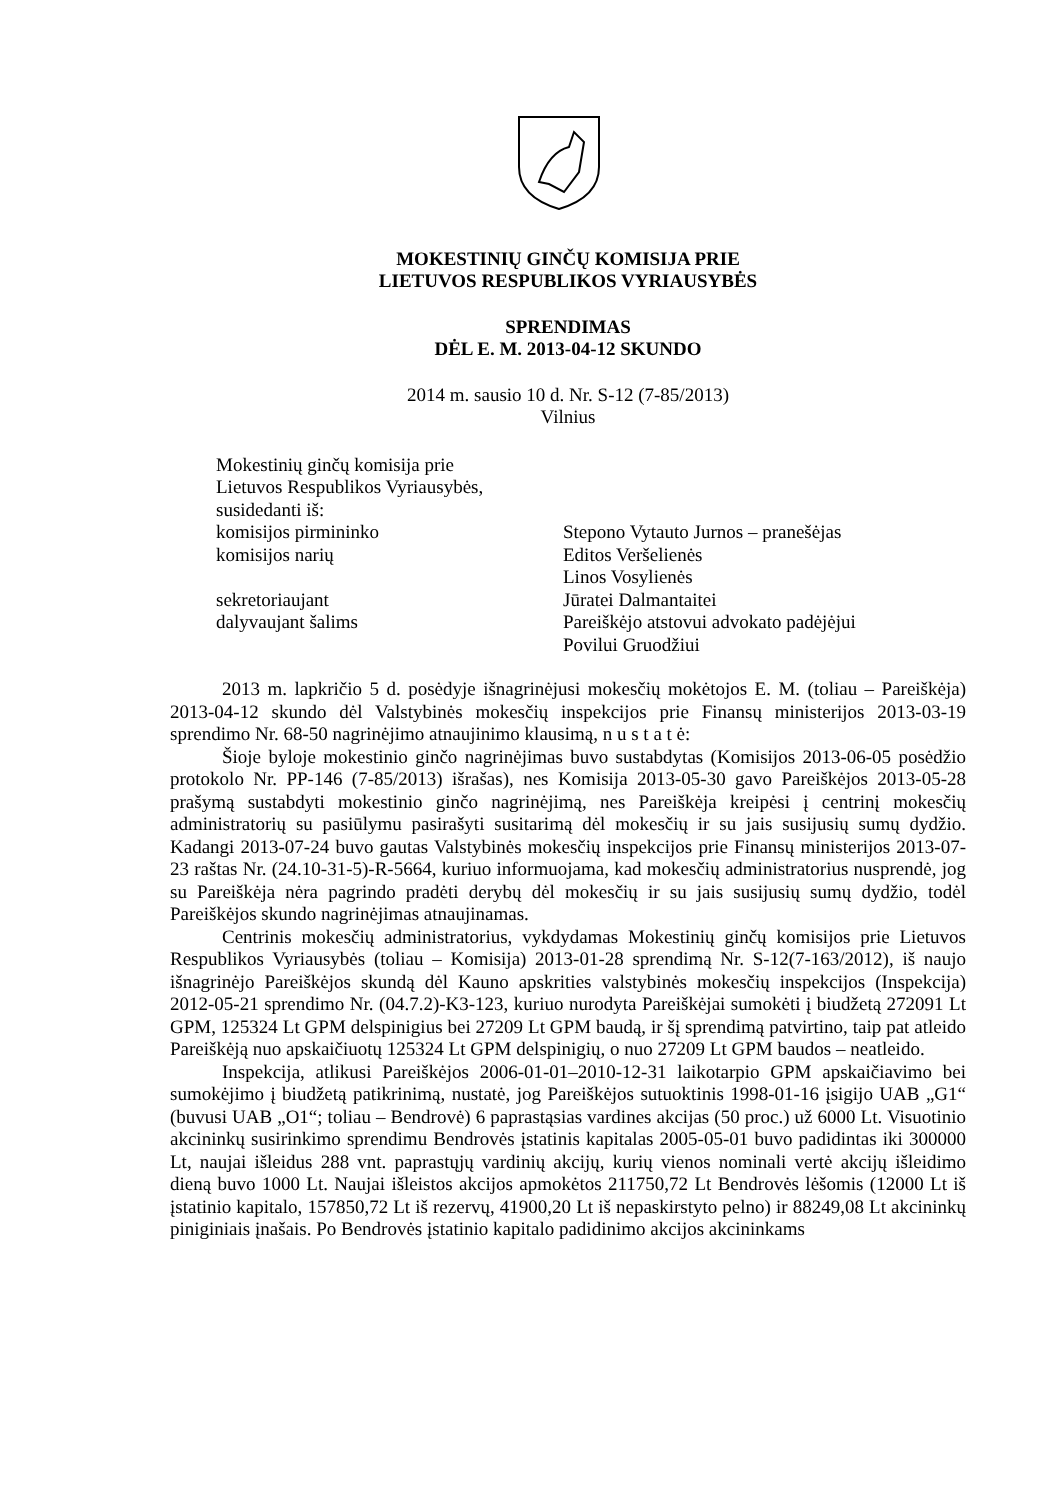MOKESTINIŲ GINČŲ KOMISIJA PRIE
LIETUVOS RESPUBLIKOS VYRIAUSYBĖS
SPRENDIMAS
DĖL E. M. 2013-04-12 SKUNDO
2014 m. sausio 10 d. Nr. S-12 (7-85/2013)
Vilnius
Mokestinių ginčų komisija prie
Lietuvos Respublikos Vyriausybės,
susidedanti iš:
komisijos pirmininko Stepono Vytauto Jurnos – pranešėjas
komisijos narių Editos Veršelienės
Linos Vosylienės
sekretoriaujant Jūratei Dalmantaitei
dalyvaujant šalims Pareiškėjo atstovui advokato padėjėjui
Povilui Gruodžiui
2013 m. lapkričio 5 d. posėdyje išnagrinėjusi mokesčių mokėtojos E. M. (toliau – Pareiškėja) 2013-04-12 skundo dėl Valstybinės mokesčių inspekcijos prie Finansų ministerijos 2013-03-19 sprendimo Nr. 68-50 nagrinėjimo atnaujinimo klausimą, n u s t a t ė:
Šioje byloje mokestinio ginčo nagrinėjimas buvo sustabdytas (Komisijos 2013-06-05 posėdžio protokolo Nr. PP-146 (7-85/2013) išrašas), nes Komisija 2013-05-30 gavo Pareiškėjos 2013-05-28 prašymą sustabdyti mokestinio ginčo nagrinėjimą, nes Pareiškėja kreipėsi į centrinį mokesčių administratorių su pasiūlymu pasirašyti susitarimą dėl mokesčių ir su jais susijusių sumų dydžio. Kadangi 2013-07-24 buvo gautas Valstybinės mokesčių inspekcijos prie Finansų ministerijos 2013-07-23 raštas Nr. (24.10-31-5)-R-5664, kuriuo informuojama, kad mokesčių administratorius nusprendė, jog su Pareiškėja nėra pagrindo pradėti derybų dėl mokesčių ir su jais susijusių sumų dydžio, todėl Pareiškėjos skundo nagrinėjimas atnaujinamas.
Centrinis mokesčių administratorius, vykdydamas Mokestinių ginčų komisijos prie Lietuvos Respublikos Vyriausybės (toliau – Komisija) 2013-01-28 sprendimą Nr. S-12(7-163/2012), iš naujo išnagrinėjo Pareiškėjos skundą dėl Kauno apskrities valstybinės mokesčių inspekcijos (Inspekcija) 2012-05-21 sprendimo Nr. (04.7.2)-K3-123, kuriuo nurodyta Pareiškėjai sumokėti į biudžetą 272091 Lt GPM, 125324 Lt GPM delspinigius bei 27209 Lt GPM baudą, ir šį sprendimą patvirtino, taip pat atleido Pareiškėją nuo apskaičiuotų 125324 Lt GPM delspinigių, o nuo 27209 Lt GPM baudos – neatleido.
Inspekcija, atlikusi Pareiškėjos 2006-01-01–2010-12-31 laikotarpio GPM apskaičiavimo bei sumokėjimo į biudžetą patikrinimą, nustatė, jog Pareiškėjos sutuoktinis 1998-01-16 įsigijo UAB „G1“ (buvusi UAB „O1“; toliau – Bendrovė) 6 paprastąsias vardines akcijas (50 proc.) už 6000 Lt. Visuotinio akcininkų susirinkimo sprendimu Bendrovės įstatinis kapitalas 2005-05-01 buvo padidintas iki 300000 Lt, naujai išleidus 288 vnt. paprastųjų vardinių akcijų, kurių vienos nominali vertė akcijų išleidimo dieną buvo 1000 Lt. Naujai išleistos akcijos apmokėtos 211750,72 Lt Bendrovės lėšomis (12000 Lt iš įstatinio kapitalo, 157850,72 Lt iš rezervų, 41900,20 Lt iš nepaskirstyto pelno) ir 88249,08 Lt akcininkų piniginiais įnašais. Po Bendrovės įstatinio kapitalo padidinimo akcijos akcininkams